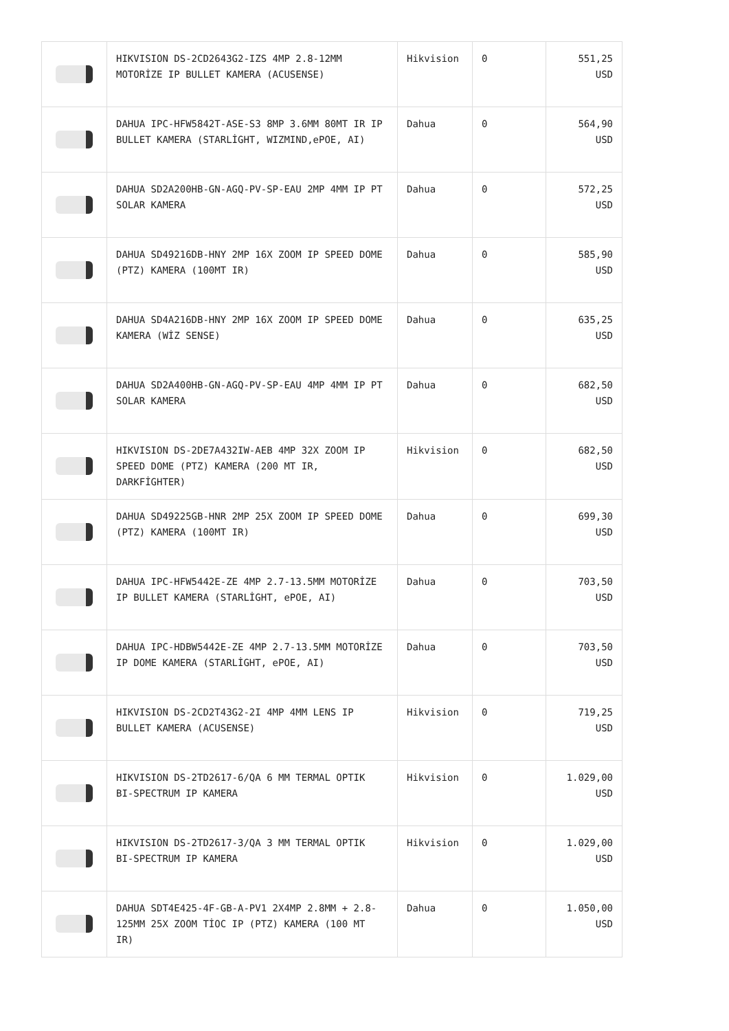| | HIKVISION DS-2CD2643G2-IZS 4MP 2.8-12MM MOTORİZE IP BULLET KAMERA (ACUSENSE) | Hikvision | 0 | 551,25 USD |
| | DAHUA IPC-HFW5842T-ASE-S3 8MP 3.6MM 80MT IR IP BULLET KAMERA (STARLİGHT, WIZMIND,ePOE, AI) | Dahua | 0 | 564,90 USD |
| | DAHUA SD2A200HB-GN-AGQ-PV-SP-EAU 2MP 4MM IP PT SOLAR KAMERA | Dahua | 0 | 572,25 USD |
| | DAHUA SD49216DB-HNY 2MP 16X ZOOM IP SPEED DOME (PTZ) KAMERA (100MT IR) | Dahua | 0 | 585,90 USD |
| | DAHUA SD4A216DB-HNY 2MP 16X ZOOM IP SPEED DOME KAMERA (WİZ SENSE) | Dahua | 0 | 635,25 USD |
| | DAHUA SD2A400HB-GN-AGQ-PV-SP-EAU 4MP 4MM IP PT SOLAR KAMERA | Dahua | 0 | 682,50 USD |
| | HIKVISION DS-2DE7A432IW-AEB 4MP 32X ZOOM IP SPEED DOME (PTZ) KAMERA (200 MT IR, DARKFİGHTER) | Hikvision | 0 | 682,50 USD |
| | DAHUA SD49225GB-HNR 2MP 25X ZOOM IP SPEED DOME (PTZ) KAMERA (100MT IR) | Dahua | 0 | 699,30 USD |
| | DAHUA IPC-HFW5442E-ZE 4MP 2.7-13.5MM MOTORİZE IP BULLET KAMERA (STARLİGHT, ePOE, AI) | Dahua | 0 | 703,50 USD |
| | DAHUA IPC-HDBW5442E-ZE 4MP 2.7-13.5MM MOTORİZE IP DOME KAMERA (STARLİGHT, ePOE, AI) | Dahua | 0 | 703,50 USD |
| | HIKVISION DS-2CD2T43G2-2I 4MP 4MM LENS IP BULLET KAMERA (ACUSENSE) | Hikvision | 0 | 719,25 USD |
| | HIKVISION DS-2TD2617-6/QA 6 MM TERMAL OPTIK BI-SPECTRUM IP KAMERA | Hikvision | 0 | 1.029,00 USD |
| | HIKVISION DS-2TD2617-3/QA 3 MM TERMAL OPTIK BI-SPECTRUM IP KAMERA | Hikvision | 0 | 1.029,00 USD |
| | DAHUA SDT4E425-4F-GB-A-PV1 2X4MP 2.8MM + 2.8-125MM 25X ZOOM TİOC IP (PTZ) KAMERA (100 MT IR) | Dahua | 0 | 1.050,00 USD |